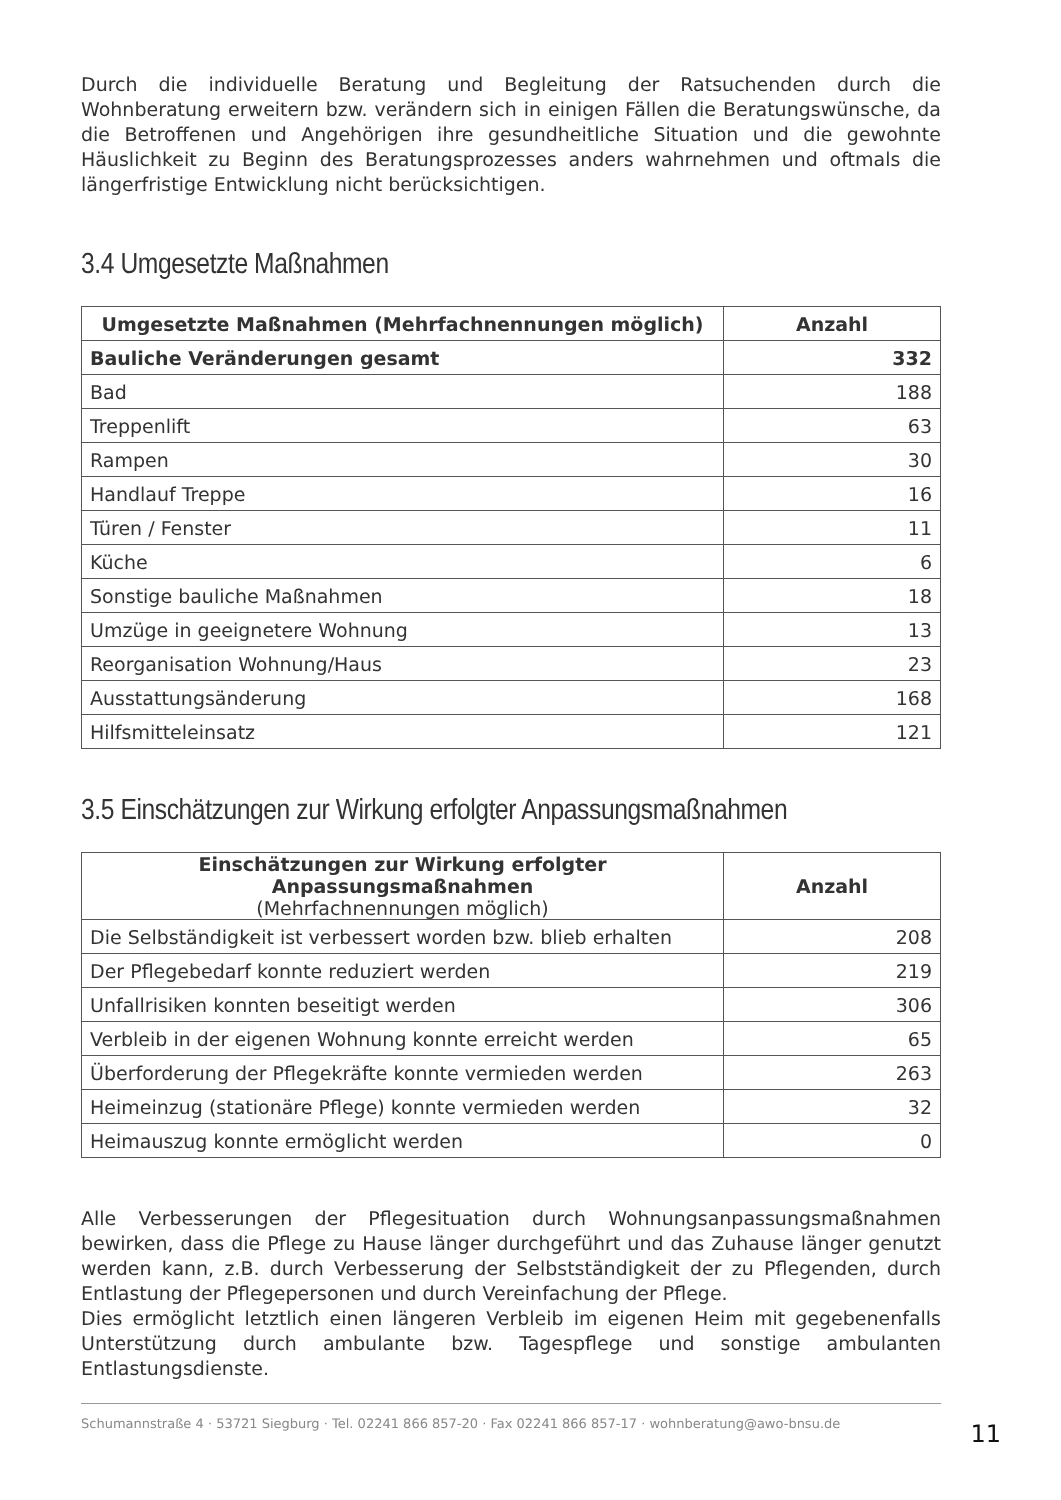Durch die individuelle Beratung und Begleitung der Ratsuchenden durch die Wohnberatung erweitern bzw. verändern sich in einigen Fällen die Beratungswünsche, da die Betroffenen und Angehörigen ihre gesundheitliche Situation und die gewohnte Häuslichkeit zu Beginn des Beratungsprozesses anders wahrnehmen und oftmals die längerfristige Entwicklung nicht berücksichtigen.
3.4 Umgesetzte Maßnahmen
| Umgesetzte Maßnahmen (Mehrfachnennungen möglich) | Anzahl |
| --- | --- |
| Bauliche Veränderungen gesamt | 332 |
| Bad | 188 |
| Treppenlift | 63 |
| Rampen | 30 |
| Handlauf Treppe | 16 |
| Türen / Fenster | 11 |
| Küche | 6 |
| Sonstige bauliche Maßnahmen | 18 |
| Umzüge in geeignetere Wohnung | 13 |
| Reorganisation Wohnung/Haus | 23 |
| Ausstattungsänderung | 168 |
| Hilfsmitteleinsatz | 121 |
3.5 Einschätzungen zur Wirkung erfolgter Anpassungsmaßnahmen
| Einschätzungen zur Wirkung erfolgter Anpassungsmaßnahmen (Mehrfachnennungen möglich) | Anzahl |
| --- | --- |
| Die Selbständigkeit ist verbessert worden bzw. blieb erhalten | 208 |
| Der Pflegebedarf konnte reduziert werden | 219 |
| Unfallrisiken konnten beseitigt werden | 306 |
| Verbleib in der eigenen Wohnung konnte erreicht werden | 65 |
| Überforderung der Pflegekräfte konnte vermieden werden | 263 |
| Heimeinzug (stationäre Pflege) konnte vermieden werden | 32 |
| Heimauszug konnte ermöglicht werden | 0 |
Alle Verbesserungen der Pflegesituation durch Wohnungsanpassungsmaßnahmen bewirken, dass die Pflege zu Hause länger durchgeführt und das Zuhause länger genutzt werden kann, z.B. durch Verbesserung der Selbstständigkeit der zu Pflegenden, durch Entlastung der Pflegepersonen und durch Vereinfachung der Pflege.
Dies ermöglicht letztlich einen längeren Verbleib im eigenen Heim mit gegebenenfalls Unterstützung durch ambulante bzw. Tagespflege und sonstige ambulanten Entlastungsdienste.
Schumannstraße 4 · 53721 Siegburg · Tel. 02241 866 857-20 · Fax 02241 866 857-17 · wohnberatung@awo-bnsu.de 11